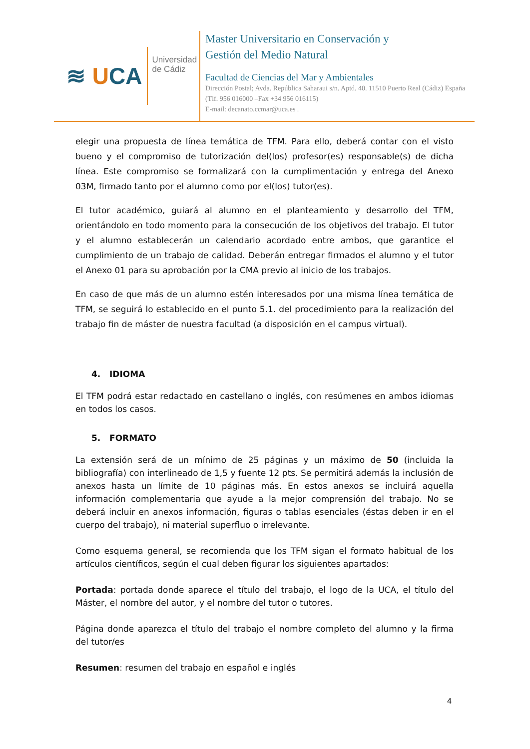≋ UCA
Universidad
de Cádiz
Master Universitario en Conservación y
Gestión del Medio Natural
Facultad de Ciencias del Mar y Ambientales
Dirección Postal; Avda. República Saharaui s/n. Aptd. 40. 11510 Puerto Real (Cádiz) España (Tlf. 956 016000 –Fax +34 956 016115)
E-mail: decanato.ccmar@uca.es .
elegir una propuesta de línea temática de TFM. Para ello, deberá contar con el visto bueno y el compromiso de tutorización del(los) profesor(es) responsable(s) de dicha línea. Este compromiso se formalizará con la cumplimentación y entrega del Anexo 03M, firmado tanto por el alumno como por el(los) tutor(es).
El tutor académico, guiará al alumno en el planteamiento y desarrollo del TFM, orientándolo en todo momento para la consecución de los objetivos del trabajo. El tutor y el alumno establecerán un calendario acordado entre ambos, que garantice el cumplimiento de un trabajo de calidad. Deberán entregar firmados el alumno y el tutor el Anexo 01 para su aprobación por la CMA previo al inicio de los trabajos.
En caso de que más de un alumno estén interesados por una misma línea temática de TFM, se seguirá lo establecido en el punto 5.1. del procedimiento para la realización del trabajo fin de máster de nuestra facultad (a disposición en el campus virtual).
4. IDIOMA
El TFM podrá estar redactado en castellano o inglés, con resúmenes en ambos idiomas en todos los casos.
5. FORMATO
La extensión será de un mínimo de 25 páginas y un máximo de 50 (incluida la bibliografía) con interlineado de 1,5 y fuente 12 pts. Se permitirá además la inclusión de anexos hasta un límite de 10 páginas más. En estos anexos se incluirá aquella información complementaria que ayude a la mejor comprensión del trabajo. No se deberá incluir en anexos información, figuras o tablas esenciales (éstas deben ir en el cuerpo del trabajo), ni material superfluo o irrelevante.
Como esquema general, se recomienda que los TFM sigan el formato habitual de los artículos científicos, según el cual deben figurar los siguientes apartados:
Portada: portada donde aparece el título del trabajo, el logo de la UCA, el título del Máster, el nombre del autor, y el nombre del tutor o tutores.
Página donde aparezca el título del trabajo el nombre completo del alumno y la firma del tutor/es
Resumen: resumen del trabajo en español e inglés
4